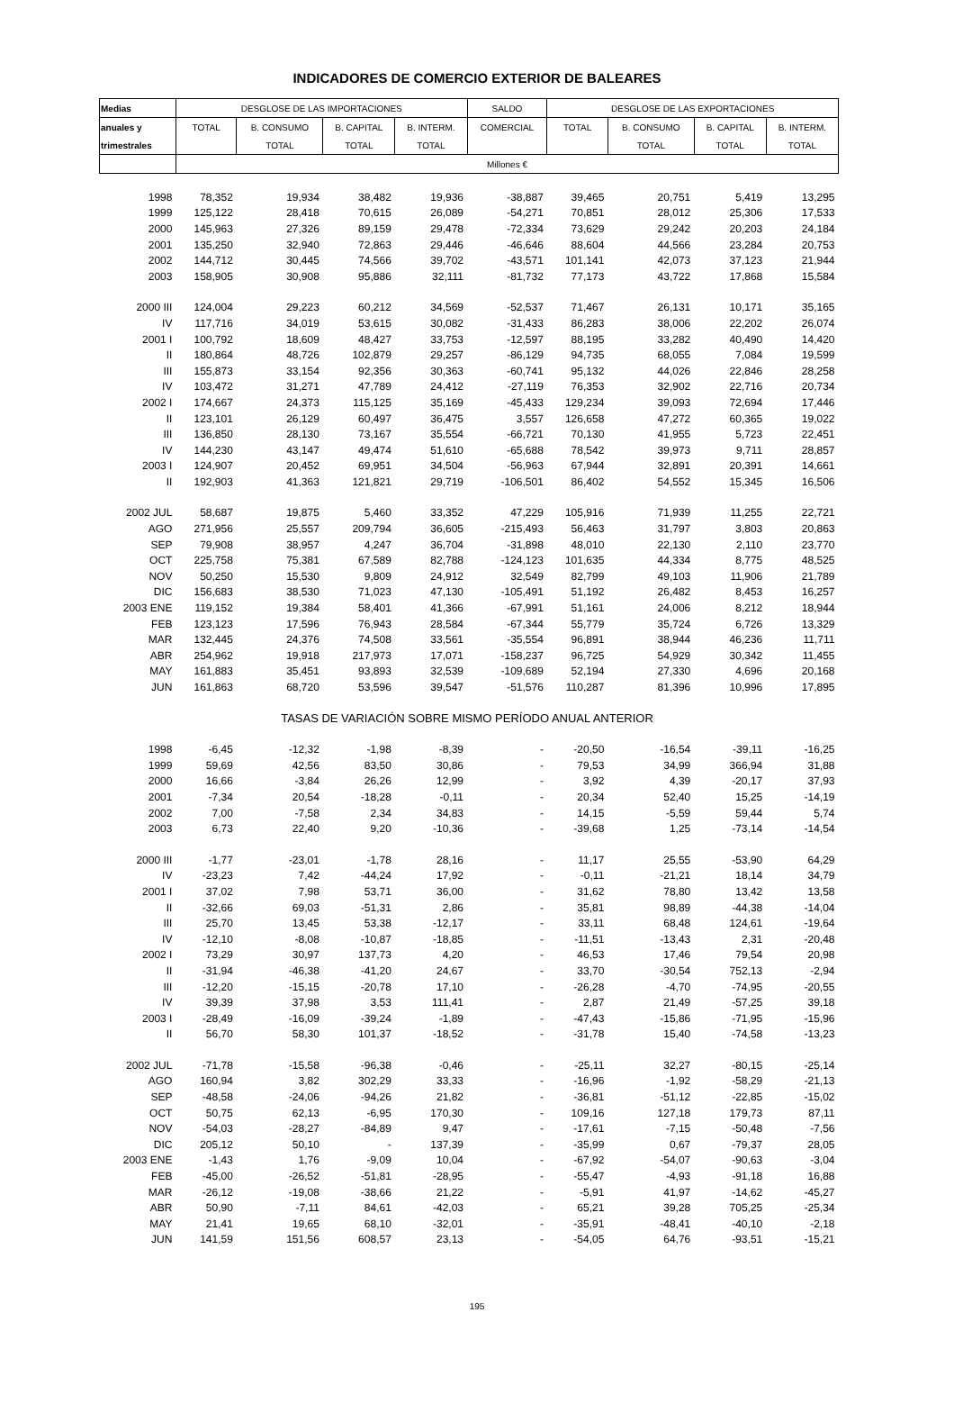INDICADORES DE COMERCIO EXTERIOR DE BALEARES
| Medias | DESGLOSE DE LAS IMPORTACIONES | | | | SALDO | DESGLOSE DE LAS EXPORTACIONES | | | |
| --- | --- | --- | --- | --- | --- | --- | --- | --- | --- |
| anuales y | TOTAL | B. CONSUMO | B. CAPITAL | B. INTERM. | COMERCIAL | TOTAL | B. CONSUMO | B. CAPITAL | B. INTERM. |
| trimestrales | | TOTAL | TOTAL | TOTAL | | | TOTAL | TOTAL | TOTAL |
| | Millones € | | | | | | | | |
| 1998 | 78,352 | 19,934 | 38,482 | 19,936 | -38,887 | 39,465 | 20,751 | 5,419 | 13,295 |
| 1999 | 125,122 | 28,418 | 70,615 | 26,089 | -54,271 | 70,851 | 28,012 | 25,306 | 17,533 |
| 2000 | 145,963 | 27,326 | 89,159 | 29,478 | -72,334 | 73,629 | 29,242 | 20,203 | 24,184 |
| 2001 | 135,250 | 32,940 | 72,863 | 29,446 | -46,646 | 88,604 | 44,566 | 23,284 | 20,753 |
| 2002 | 144,712 | 30,445 | 74,566 | 39,702 | -43,571 | 101,141 | 42,073 | 37,123 | 21,944 |
| 2003 | 158,905 | 30,908 | 95,886 | 32,111 | -81,732 | 77,173 | 43,722 | 17,868 | 15,584 |
| 2000 III | 124,004 | 29,223 | 60,212 | 34,569 | -52,537 | 71,467 | 26,131 | 10,171 | 35,165 |
| IV | 117,716 | 34,019 | 53,615 | 30,082 | -31,433 | 86,283 | 38,006 | 22,202 | 26,074 |
| 2001 I | 100,792 | 18,609 | 48,427 | 33,753 | -12,597 | 88,195 | 33,282 | 40,490 | 14,420 |
| II | 180,864 | 48,726 | 102,879 | 29,257 | -86,129 | 94,735 | 68,055 | 7,084 | 19,599 |
| III | 155,873 | 33,154 | 92,356 | 30,363 | -60,741 | 95,132 | 44,026 | 22,846 | 28,258 |
| IV | 103,472 | 31,271 | 47,789 | 24,412 | -27,119 | 76,353 | 32,902 | 22,716 | 20,734 |
| 2002 I | 174,667 | 24,373 | 115,125 | 35,169 | -45,433 | 129,234 | 39,093 | 72,694 | 17,446 |
| II | 123,101 | 26,129 | 60,497 | 36,475 | 3,557 | 126,658 | 47,272 | 60,365 | 19,022 |
| III | 136,850 | 28,130 | 73,167 | 35,554 | -66,721 | 70,130 | 41,955 | 5,723 | 22,451 |
| IV | 144,230 | 43,147 | 49,474 | 51,610 | -65,688 | 78,542 | 39,973 | 9,711 | 28,857 |
| 2003 I | 124,907 | 20,452 | 69,951 | 34,504 | -56,963 | 67,944 | 32,891 | 20,391 | 14,661 |
| II | 192,903 | 41,363 | 121,821 | 29,719 | -106,501 | 86,402 | 54,552 | 15,345 | 16,506 |
| 2002 JUL | 58,687 | 19,875 | 5,460 | 33,352 | 47,229 | 105,916 | 71,939 | 11,255 | 22,721 |
| AGO | 271,956 | 25,557 | 209,794 | 36,605 | -215,493 | 56,463 | 31,797 | 3,803 | 20,863 |
| SEP | 79,908 | 38,957 | 4,247 | 36,704 | -31,898 | 48,010 | 22,130 | 2,110 | 23,770 |
| OCT | 225,758 | 75,381 | 67,589 | 82,788 | -124,123 | 101,635 | 44,334 | 8,775 | 48,525 |
| NOV | 50,250 | 15,530 | 9,809 | 24,912 | 32,549 | 82,799 | 49,103 | 11,906 | 21,789 |
| DIC | 156,683 | 38,530 | 71,023 | 47,130 | -105,491 | 51,192 | 26,482 | 8,453 | 16,257 |
| 2003 ENE | 119,152 | 19,384 | 58,401 | 41,366 | -67,991 | 51,161 | 24,006 | 8,212 | 18,944 |
| FEB | 123,123 | 17,596 | 76,943 | 28,584 | -67,344 | 55,779 | 35,724 | 6,726 | 13,329 |
| MAR | 132,445 | 24,376 | 74,508 | 33,561 | -35,554 | 96,891 | 38,944 | 46,236 | 11,711 |
| ABR | 254,962 | 19,918 | 217,973 | 17,071 | -158,237 | 96,725 | 54,929 | 30,342 | 11,455 |
| MAY | 161,883 | 35,451 | 93,893 | 32,539 | -109,689 | 52,194 | 27,330 | 4,696 | 20,168 |
| JUN | 161,863 | 68,720 | 53,596 | 39,547 | -51,576 | 110,287 | 81,396 | 10,996 | 17,895 |
| TASAS DE VARIACIÓN SOBRE MISMO PERÍODO ANUAL ANTERIOR | | | | | | | | | |
| 1998 | -6,45 | -12,32 | -1,98 | -8,39 | - | -20,50 | -16,54 | -39,11 | -16,25 |
| 1999 | 59,69 | 42,56 | 83,50 | 30,86 | - | 79,53 | 34,99 | 366,94 | 31,88 |
| 2000 | 16,66 | -3,84 | 26,26 | 12,99 | - | 3,92 | 4,39 | -20,17 | 37,93 |
| 2001 | -7,34 | 20,54 | -18,28 | -0,11 | - | 20,34 | 52,40 | 15,25 | -14,19 |
| 2002 | 7,00 | -7,58 | 2,34 | 34,83 | - | 14,15 | -5,59 | 59,44 | 5,74 |
| 2003 | 6,73 | 22,40 | 9,20 | -10,36 | - | -39,68 | 1,25 | -73,14 | -14,54 |
| 2000 III | -1,77 | -23,01 | -1,78 | 28,16 | - | 11,17 | 25,55 | -53,90 | 64,29 |
| IV | -23,23 | 7,42 | -44,24 | 17,92 | - | -0,11 | -21,21 | 18,14 | 34,79 |
| 2001 I | 37,02 | 7,98 | 53,71 | 36,00 | - | 31,62 | 78,80 | 13,42 | 13,58 |
| II | -32,66 | 69,03 | -51,31 | 2,86 | - | 35,81 | 98,89 | -44,38 | -14,04 |
| III | 25,70 | 13,45 | 53,38 | -12,17 | - | 33,11 | 68,48 | 124,61 | -19,64 |
| IV | -12,10 | -8,08 | -10,87 | -18,85 | - | -11,51 | -13,43 | 2,31 | -20,48 |
| 2002 I | 73,29 | 30,97 | 137,73 | 4,20 | - | 46,53 | 17,46 | 79,54 | 20,98 |
| II | -31,94 | -46,38 | -41,20 | 24,67 | - | 33,70 | -30,54 | 752,13 | -2,94 |
| III | -12,20 | -15,15 | -20,78 | 17,10 | - | -26,28 | -4,70 | -74,95 | -20,55 |
| IV | 39,39 | 37,98 | 3,53 | 111,41 | - | 2,87 | 21,49 | -57,25 | 39,18 |
| 2003 I | -28,49 | -16,09 | -39,24 | -1,89 | - | -47,43 | -15,86 | -71,95 | -15,96 |
| II | 56,70 | 58,30 | 101,37 | -18,52 | - | -31,78 | 15,40 | -74,58 | -13,23 |
| 2002 JUL | -71,78 | -15,58 | -96,38 | -0,46 | - | -25,11 | 32,27 | -80,15 | -25,14 |
| AGO | 160,94 | 3,82 | 302,29 | 33,33 | - | -16,96 | -1,92 | -58,29 | -21,13 |
| SEP | -48,58 | -24,06 | -94,26 | 21,82 | - | -36,81 | -51,12 | -22,85 | -15,02 |
| OCT | 50,75 | 62,13 | -6,95 | 170,30 | - | 109,16 | 127,18 | 179,73 | 87,11 |
| NOV | -54,03 | -28,27 | -84,89 | 9,47 | - | -17,61 | -7,15 | -50,48 | -7,56 |
| DIC | 205,12 | 50,10 | - | 137,39 | - | -35,99 | 0,67 | -79,37 | 28,05 |
| 2003 ENE | -1,43 | 1,76 | -9,09 | 10,04 | - | -67,92 | -54,07 | -90,63 | -3,04 |
| FEB | -45,00 | -26,52 | -51,81 | -28,95 | - | -55,47 | -4,93 | -91,18 | 16,88 |
| MAR | -26,12 | -19,08 | -38,66 | 21,22 | - | -5,91 | 41,97 | -14,62 | -45,27 |
| ABR | 50,90 | -7,11 | 84,61 | -42,03 | - | 65,21 | 39,28 | 705,25 | -25,34 |
| MAY | 21,41 | 19,65 | 68,10 | -32,01 | - | -35,91 | -48,41 | -40,10 | -2,18 |
| JUN | 141,59 | 151,56 | 608,57 | 23,13 | - | -54,05 | 64,76 | -93,51 | -15,21 |
195